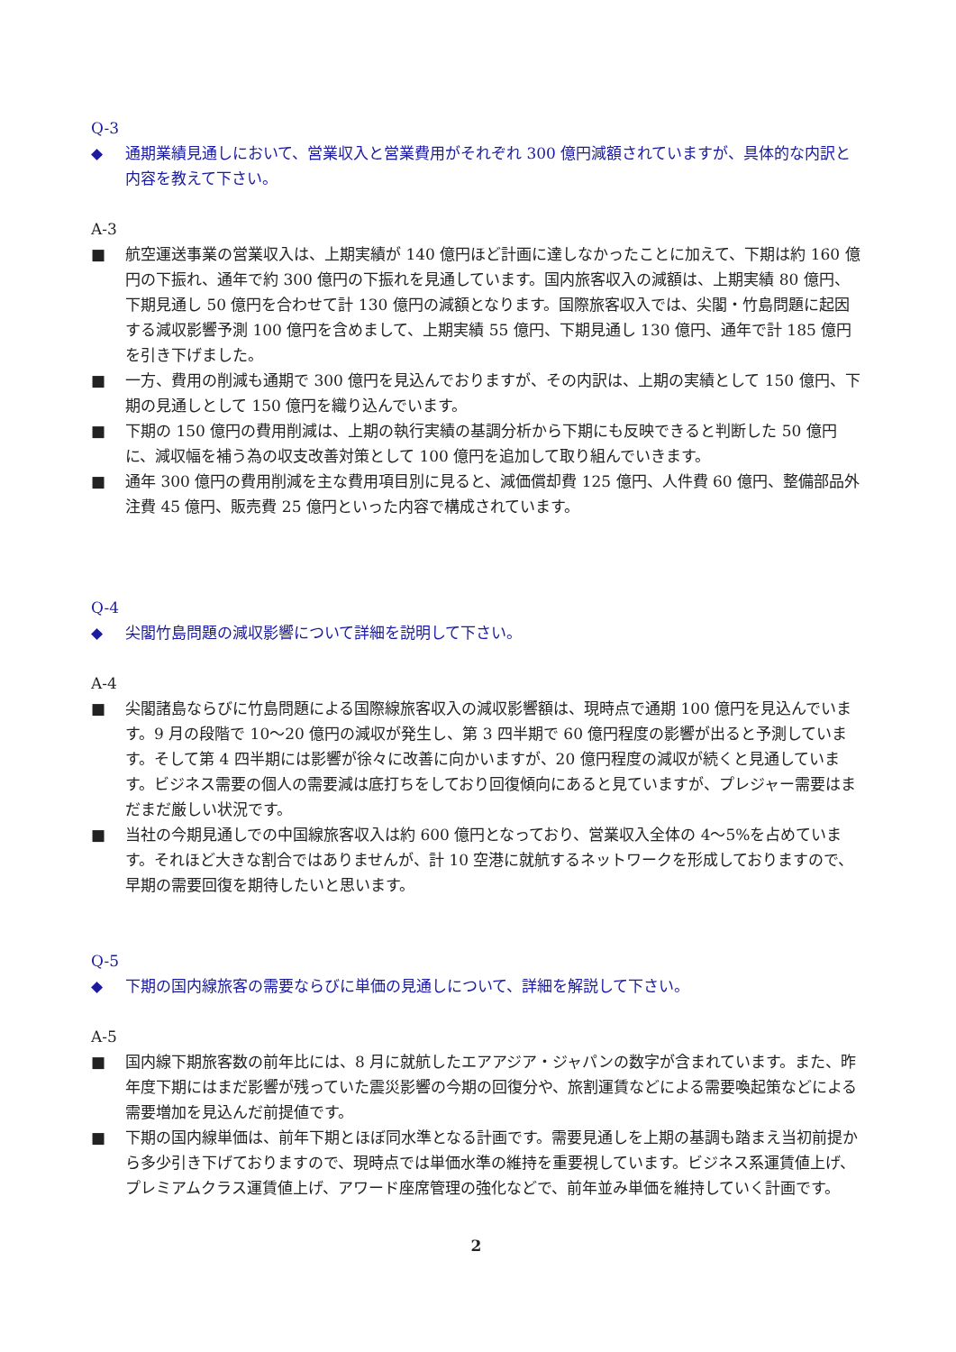Q-3
◆ 通期業績見通しにおいて、営業収入と営業費用がそれぞれ 300 億円減額されていますが、具体的な内訳と内容を教えて下さい。
A-3
■ 航空運送事業の営業収入は、上期実績が 140 億円ほど計画に達しなかったことに加えて、下期は約 160 億円の下振れ、通年で約 300 億円の下振れを見通しています。国内旅客収入の減額は、上期実績 80 億円、下期見通し 50 億円を合わせて計 130 億円の減額となります。国際旅客収入では、尖閣・竹島問題に起因する減収影響予測 100 億円を含めまして、上期実績 55 億円、下期見通し 130 億円、通年で計 185 億円を引き下げました。
■ 一方、費用の削減も通期で 300 億円を見込んでおりますが、その内訳は、上期の実績として 150 億円、下期の見通しとして 150 億円を織り込んでいます。
■ 下期の 150 億円の費用削減は、上期の執行実績の基調分析から下期にも反映できると判断した 50 億円に、減収幅を補う為の収支改善対策として 100 億円を追加して取り組んでいきます。
■ 通年 300 億円の費用削減を主な費用項目別に見ると、減価償却費 125 億円、人件費 60 億円、整備部品外注費 45 億円、販売費 25 億円といった内容で構成されています。
Q-4
◆ 尖閣竹島問題の減収影響について詳細を説明して下さい。
A-4
■ 尖閣諸島ならびに竹島問題による国際線旅客収入の減収影響額は、現時点で通期 100 億円を見込んでいます。9 月の段階で 10～20 億円の減収が発生し、第 3 四半期で 60 億円程度の影響が出ると予測しています。そして第 4 四半期には影響が徐々に改善に向かいますが、20 億円程度の減収が続くと見通しています。ビジネス需要の個人の需要減は底打ちをしており回復傾向にあると見ていますが、プレジャー需要はまだまだ厳しい状況です。
■ 当社の今期見通しでの中国線旅客収入は約 600 億円となっており、営業収入全体の 4～5%を占めています。それほど大きな割合ではありませんが、計 10 空港に就航するネットワークを形成しておりますので、早期の需要回復を期待したいと思います。
Q-5
◆ 下期の国内線旅客の需要ならびに単価の見通しについて、詳細を解説して下さい。
A-5
■ 国内線下期旅客数の前年比には、8 月に就航したエアアジア・ジャパンの数字が含まれています。また、昨年度下期にはまだ影響が残っていた震災影響の今期の回復分や、旅割運賃などによる需要喚起策などによる需要増加を見込んだ前提値です。
■ 下期の国内線単価は、前年下期とほぼ同水準となる計画です。需要見通しを上期の基調も踏まえ当初前提から多少引き下げておりますので、現時点では単価水準の維持を重要視しています。ビジネス系運賃値上げ、プレミアムクラス運賃値上げ、アワード座席管理の強化などで、前年並み単価を維持していく計画です。
2